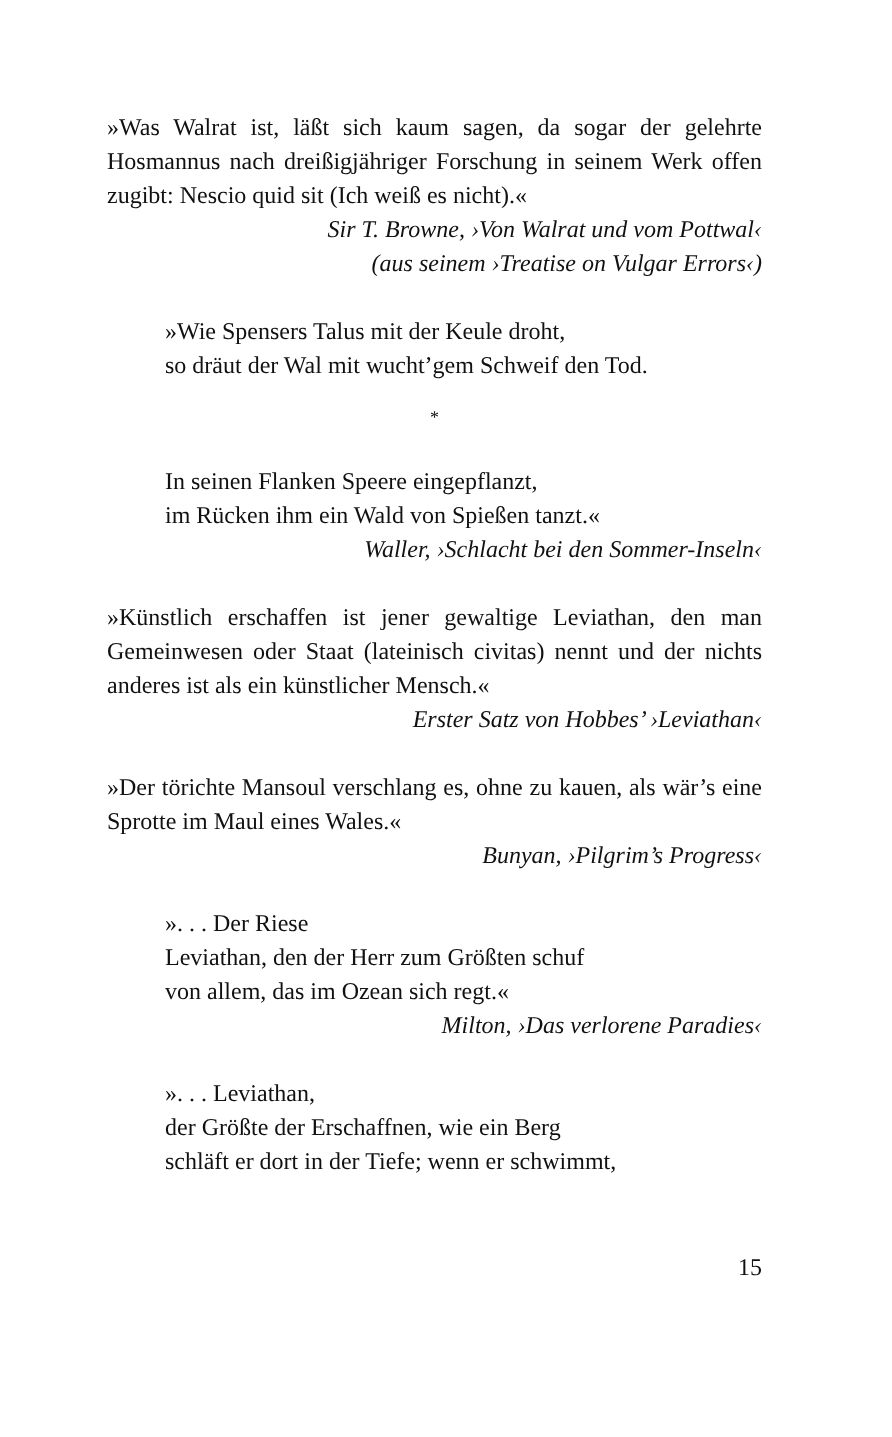»Was Walrat ist, läßt sich kaum sagen, da sogar der gelehrte Hosmannus nach dreißigjähriger Forschung in seinem Werk offen zugibt: Nescio quid sit (Ich weiß es nicht).«
Sir T. Browne, ›Von Walrat und vom Pottwal‹
(aus seinem ›Treatise on Vulgar Errors‹)
»Wie Spensers Talus mit der Keule droht,
so dräut der Wal mit wucht’gem Schweif den Tod.
*
In seinen Flanken Speere eingepflanzt,
im Rücken ihm ein Wald von Spießen tanzt.«
Waller, ›Schlacht bei den Sommer-Inseln‹
»Künstlich erschaffen ist jener gewaltige Leviathan, den man Gemeinwesen oder Staat (lateinisch civitas) nennt und der nichts anderes ist als ein künstlicher Mensch.«
Erster Satz von Hobbes’ ›Leviathan‹
»Der törichte Mansoul verschlang es, ohne zu kauen, als wär’s eine Sprotte im Maul eines Wales.«
Bunyan, ›Pilgrim’s Progress‹
». . . Der Riese
Leviathan, den der Herr zum Größten schuf
von allem, das im Ozean sich regt.«
Milton, ›Das verlorene Paradies‹
». . . Leviathan,
der Größte der Erschaffnen, wie ein Berg
schläft er dort in der Tiefe; wenn er schwimmt,
15